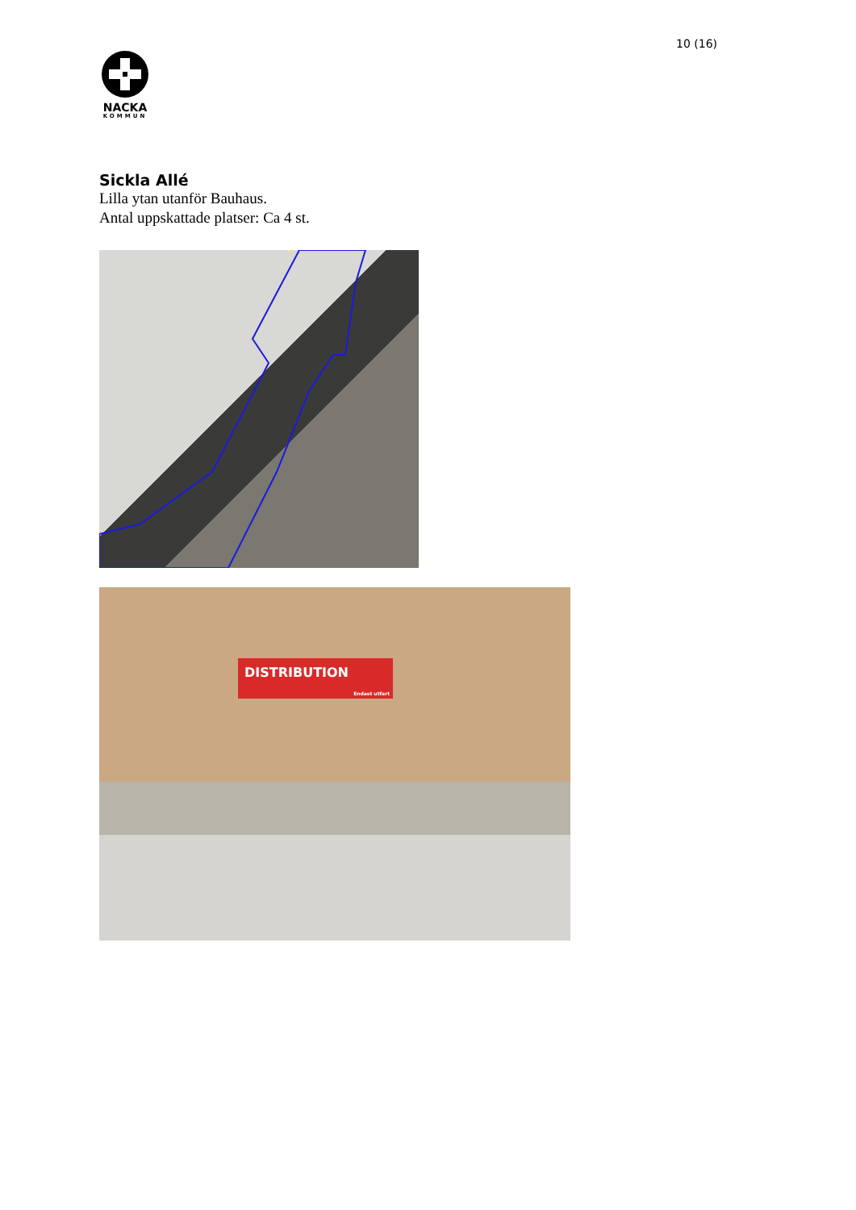10 (16)
NACKA
KOMMUN
Sickla Allé
Lilla ytan utanför Bauhaus.
Antal uppskattade platser: Ca 4 st.
DISTRIBUTION
Endast utfart